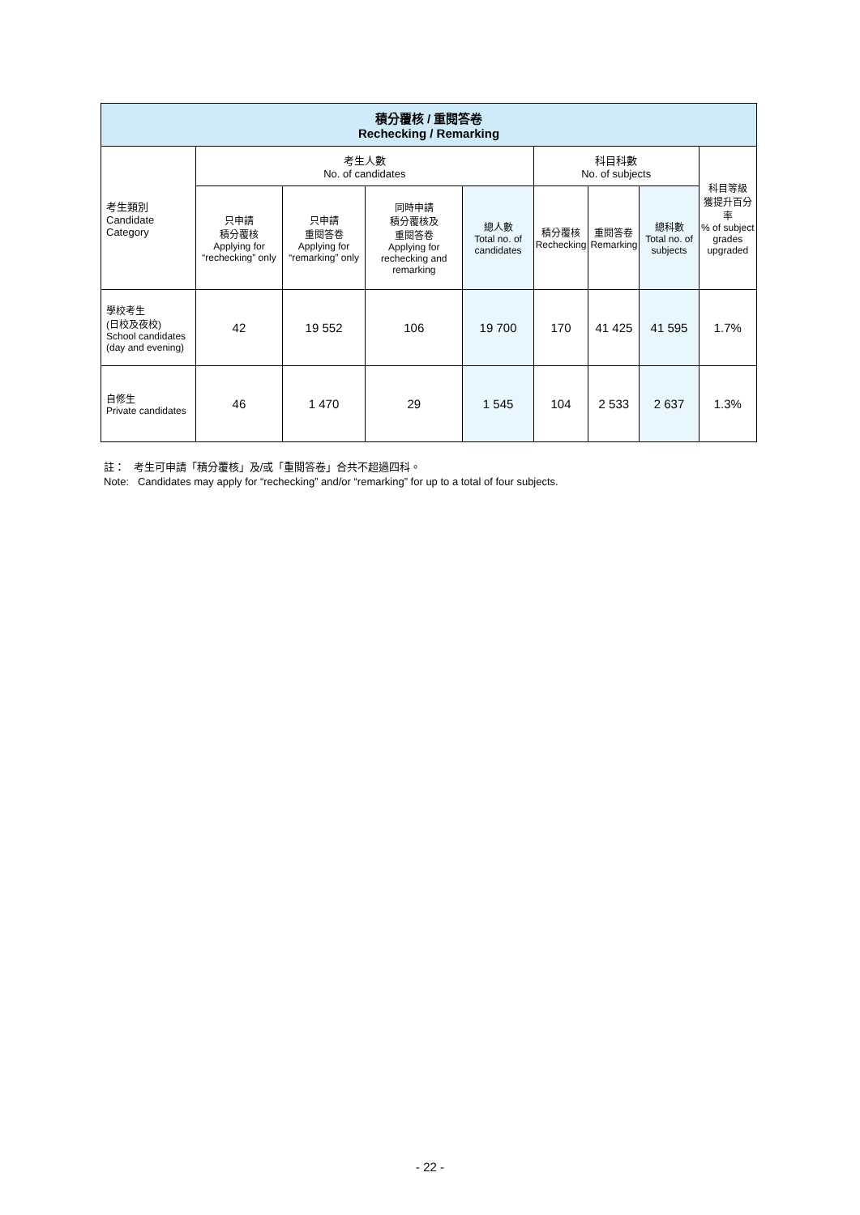| 積分覆核 / 重閱答卷 Rechecking / Remarking | | | | | | | | |
| --- | --- | --- | --- | --- | --- | --- | --- | --- |
| 考生類別 Candidate Category | 考生人數 No. of candidates | | | | 科目科數 No. of subjects | | | 科目等級 獲提升百分率 % of subject grades upgraded |
| | 只申請 積分覆核 Applying for “rechecking” only | 只申請 重閱答卷 Applying for “remarking” only | 同時申請 積分覆核及 重閱答卷 Applying for rechecking and remarking | 總人數 Total no. of candidates | 積分覆核 Rechecking | 重閱答卷 Remarking | 總科數 Total no. of subjects | |
| 學校考生 (日校及夜校) School candidates (day and evening) | 42 | 19 552 | 106 | 19 700 | 170 | 41 425 | 41 595 | 1.7% |
| 自修生 Private candidates | 46 | 1 470 | 29 | 1 545 | 104 | 2 533 | 2 637 | 1.3% |
註： 考生可申請「積分覆核」及/或「重閱答卷」合共不超過四科。
Note: Candidates may apply for “rechecking” and/or “remarking” for up to a total of four subjects.
- 22 -